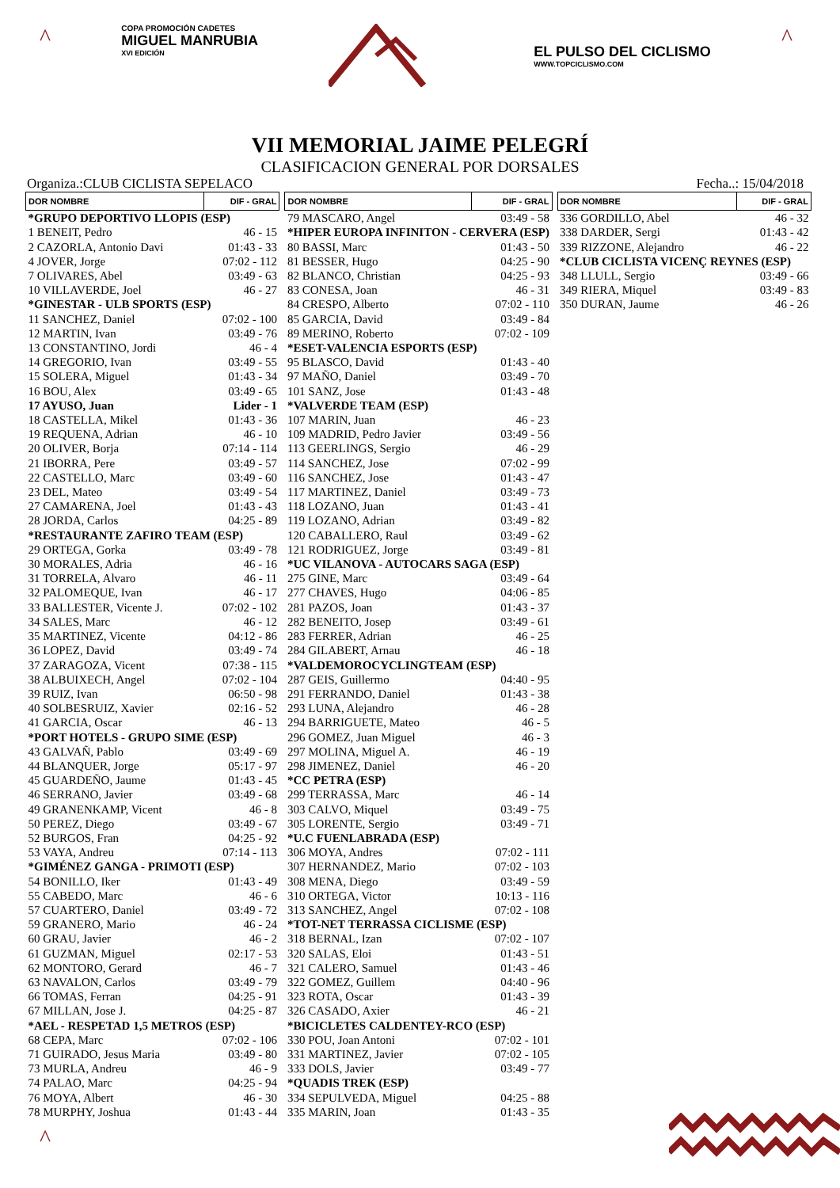^
COPA PROMOCIÓN CADETES
MIGUEL MANRUBIA
XVI EDICIÓN
EL PULSO DEL CICLISMO
WWW.TOPCICLISMO.COM
^
VII MEMORIAL JAIME PELEGRÍ
CLASIFICACION GENERAL POR DORSALES
Organiza.:CLUB CICLISTA SEPELACO Fecha..: 15/04/2018
| DOR NOMBRE | DIF - GRAL |
| --- | --- |
| *GRUPO DEPORTIVO LLOPIS (ESP) | |
| 1 BENEIT, Pedro | 46 - 15 |
| 2 CAZORLA, Antonio Davi | 01:43 - 33 |
| 4 JOVER, Jorge | 07:02 - 112 |
| 7 OLIVARES, Abel | 03:49 - 63 |
| 10 VILLAVERDE, Joel | 46 - 27 |
| *GINESTAR - ULB SPORTS (ESP) | |
| 11 SANCHEZ, Daniel | 07:02 - 100 |
| 12 MARTIN, Ivan | 03:49 - 76 |
| 13 CONSTANTINO, Jordi | 46 - 4 |
| 14 GREGORIO, Ivan | 03:49 - 55 |
| 15 SOLERA, Miguel | 01:43 - 34 |
| 16 BOU, Alex | 03:49 - 65 |
| 17 AYUSO, Juan | Lider - 1 |
| 18 CASTELLA, Mikel | 01:43 - 36 |
| 19 REQUENA, Adrian | 46 - 10 |
| 20 OLIVER, Borja | 07:14 - 114 |
| 21 IBORRA, Pere | 03:49 - 57 |
| 22 CASTELLO, Marc | 03:49 - 60 |
| 23 DEL, Mateo | 03:49 - 54 |
| 27 CAMARENA, Joel | 01:43 - 43 |
| 28 JORDA, Carlos | 04:25 - 89 |
| *RESTAURANTE ZAFIRO TEAM (ESP) | |
| 29 ORTEGA, Gorka | 03:49 - 78 |
| 30 MORALES, Adria | 46 - 16 |
| 31 TORRELA, Alvaro | 46 - 11 |
| 32 PALOMEQUE, Ivan | 46 - 17 |
| 33 BALLESTER, Vicente J. | 07:02 - 102 |
| 34 SALES, Marc | 46 - 12 |
| 35 MARTINEZ, Vicente | 04:12 - 86 |
| 36 LOPEZ, David | 03:49 - 74 |
| 37 ZARAGOZA, Vicent | 07:38 - 115 |
| 38 ALBUIXECH, Angel | 07:02 - 104 |
| 39 RUIZ, Ivan | 06:50 - 98 |
| 40 SOLBESRUIZ, Xavier | 02:16 - 52 |
| 41 GARCIA, Oscar | 46 - 13 |
| *PORT HOTELS - GRUPO SIME (ESP) | |
| 43 GALVAÑ, Pablo | 03:49 - 69 |
| 44 BLANQUER, Jorge | 05:17 - 97 |
| 45 GUARDEÑO, Jaume | 01:43 - 45 |
| 46 SERRANO, Javier | 03:49 - 68 |
| 49 GRANENKAMP, Vicent | 46 - 8 |
| 50 PEREZ, Diego | 03:49 - 67 |
| 52 BURGOS, Fran | 04:25 - 92 |
| 53 VAYA, Andreu | 07:14 - 113 |
| *GIMÉNEZ GANGA - PRIMOTI (ESP) | |
| 54 BONILLO, Iker | 01:43 - 49 |
| 55 CABEDO, Marc | 46 - 6 |
| 57 CUARTERO, Daniel | 03:49 - 72 |
| 59 GRANERO, Mario | 46 - 24 |
| 60 GRAU, Javier | 46 - 2 |
| 61 GUZMAN, Miguel | 02:17 - 53 |
| 62 MONTORO, Gerard | 46 - 7 |
| 63 NAVALON, Carlos | 03:49 - 79 |
| 66 TOMAS, Ferran | 04:25 - 91 |
| 67 MILLAN, Jose J. | 04:25 - 87 |
| *AEL - RESPETAD 1,5 METROS (ESP) | |
| 68 CEPA, Marc | 07:02 - 106 |
| 71 GUIRADO, Jesus Maria | 03:49 - 80 |
| 73 MURLA, Andreu | 46 - 9 |
| 74 PALAO, Marc | 04:25 - 94 |
| 76 MOYA, Albert | 46 - 30 |
| 78 MURPHY, Joshua | 01:43 - 44 |
| DOR NOMBRE | DIF - GRAL |
| --- | --- |
| 79 MASCARO, Angel | 03:49 - 58 |
| *HIPER EUROPA INFINITON - CERVERA (ESP) | |
| 80 BASSI, Marc | 01:43 - 50 |
| 81 BESSER, Hugo | 04:25 - 90 |
| 82 BLANCO, Christian | 04:25 - 93 |
| 83 CONESA, Joan | 46 - 31 |
| 84 CRESPO, Alberto | 07:02 - 110 |
| 85 GARCIA, David | 03:49 - 84 |
| 89 MERINO, Roberto | 07:02 - 109 |
| *ESET-VALENCIA ESPORTS (ESP) | |
| 95 BLASCO, David | 01:43 - 40 |
| 97 MAÑO, Daniel | 03:49 - 70 |
| 101 SANZ, Jose | 01:43 - 48 |
| *VALVERDE TEAM (ESP) | |
| 107 MARIN, Juan | 46 - 23 |
| 109 MADRID, Pedro Javier | 03:49 - 56 |
| 113 GEERLINGS, Sergio | 46 - 29 |
| 114 SANCHEZ, Jose | 07:02 - 99 |
| 116 SANCHEZ, Jose | 01:43 - 47 |
| 117 MARTINEZ, Daniel | 03:49 - 73 |
| 118 LOZANO, Juan | 01:43 - 41 |
| 119 LOZANO, Adrian | 03:49 - 82 |
| 120 CABALLERO, Raul | 03:49 - 62 |
| 121 RODRIGUEZ, Jorge | 03:49 - 81 |
| *UC VILANOVA - AUTOCARS SAGA (ESP) | |
| 275 GINE, Marc | 03:49 - 64 |
| 277 CHAVES, Hugo | 04:06 - 85 |
| 281 PAZOS, Joan | 01:43 - 37 |
| 282 BENEITO, Josep | 03:49 - 61 |
| 283 FERRER, Adrian | 46 - 25 |
| 284 GILABERT, Arnau | 46 - 18 |
| *VALDEMOROCYCLINGTEAM (ESP) | |
| 287 GEIS, Guillermo | 04:40 - 95 |
| 291 FERRANDO, Daniel | 01:43 - 38 |
| 293 LUNA, Alejandro | 46 - 28 |
| 294 BARRIGUETE, Mateo | 46 - 5 |
| 296 GOMEZ, Juan Miguel | 46 - 3 |
| 297 MOLINA, Miguel A. | 46 - 19 |
| 298 JIMENEZ, Daniel | 46 - 20 |
| *CC PETRA (ESP) | |
| 299 TERRASSA, Marc | 46 - 14 |
| 303 CALVO, Miquel | 03:49 - 75 |
| 305 LORENTE, Sergio | 03:49 - 71 |
| *U.C FUENLABRADA (ESP) | |
| 306 MOYA, Andres | 07:02 - 111 |
| 307 HERNANDEZ, Mario | 07:02 - 103 |
| 308 MENA, Diego | 03:49 - 59 |
| 310 ORTEGA, Victor | 10:13 - 116 |
| 313 SANCHEZ, Angel | 07:02 - 108 |
| *TOT-NET TERRASSA CICLISME (ESP) | |
| 318 BERNAL, Izan | 07:02 - 107 |
| 320 SALAS, Eloi | 01:43 - 51 |
| 321 CALERO, Samuel | 01:43 - 46 |
| 322 GOMEZ, Guillem | 04:40 - 96 |
| 323 ROTA, Oscar | 01:43 - 39 |
| 326 CASADO, Axier | 46 - 21 |
| *BICICLETES CALDENTEY-RCO (ESP) | |
| 330 POU, Joan Antoni | 07:02 - 101 |
| 331 MARTINEZ, Javier | 07:02 - 105 |
| 333 DOLS, Javier | 03:49 - 77 |
| *QUADIS TREK (ESP) | |
| 334 SEPULVEDA, Miguel | 04:25 - 88 |
| 335 MARIN, Joan | 01:43 - 35 |
| DOR NOMBRE | DIF - GRAL |
| --- | --- |
| 336 GORDILLO, Abel | 46 - 32 |
| 338 DARDER, Sergi | 01:43 - 42 |
| 339 RIZZONE, Alejandro | 46 - 22 |
| *CLUB CICLISTA VICENÇ REYNES (ESP) | |
| 348 LLULL, Sergio | 03:49 - 66 |
| 349 RIERA, Miquel | 03:49 - 83 |
| 350 DURAN, Jaume | 46 - 26 |
^